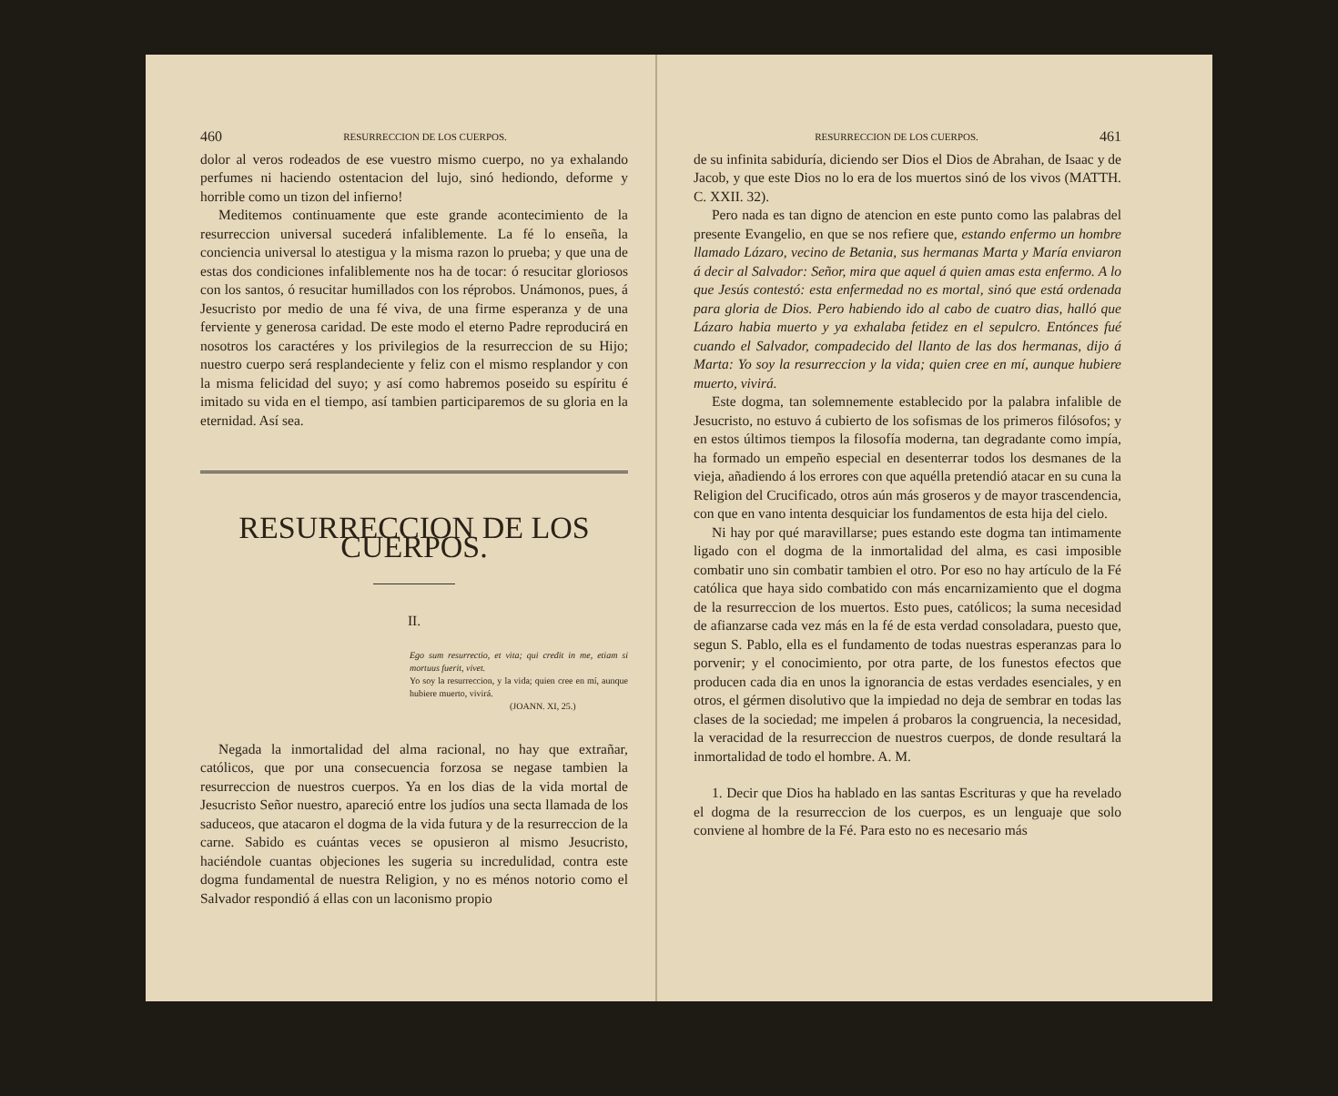460 RESURRECCION DE LOS CUERPOS.
dolor al veros rodeados de ese vuestro mismo cuerpo, no ya exhalando perfumes ni haciendo ostentacion del lujo, sinó hediondo, deforme y horrible como un tizon del infierno!
Meditemos continuamente que este grande acontecimiento de la resurreccion universal sucederá infaliblemente. La fé lo enseña, la conciencia universal lo atestigua y la misma razon lo prueba; y que una de estas dos condiciones infaliblemente nos ha de tocar: ó resucitar gloriosos con los santos, ó resucitar humillados con los réprobos. Unámonos, pues, á Jesucristo por medio de una fé viva, de una firme esperanza y de una ferviente y generosa caridad. De este modo el eterno Padre reproducirá en nosotros los caractéres y los privilegios de la resurreccion de su Hijo; nuestro cuerpo será resplandeciente y feliz con el mismo resplandor y con la misma felicidad del suyo; y así como habremos poseido su espíritu é imitado su vida en el tiempo, así tambien participaremos de su gloria en la eternidad. Así sea.
RESURRECCION DE LOS CUERPOS.
II.
Ego sum resurrectio, et vita; qui credit in me, etiam si mortuus fuerit, vivet.
Yo soy la resurreccion, y la vida; quien cree en mí, aunque hubiere muerto, vivirá.
(JOANN. XI, 25.)
Negada la inmortalidad del alma racional, no hay que extrañar, católicos, que por una consecuencia forzosa se negase tambien la resurreccion de nuestros cuerpos. Ya en los dias de la vida mortal de Jesucristo Señor nuestro, apareció entre los judíos una secta llamada de los saduceos, que atacaron el dogma de la vida futura y de la resurreccion de la carne. Sabido es cuántas veces se opusieron al mismo Jesucristo, haciéndole cuantas objeciones les sugeria su incredulidad, contra este dogma fundamental de nuestra Religion, y no es ménos notorio como el Salvador respondió á ellas con un laconismo propio
RESURRECCION DE LOS CUERPOS. 461
de su infinita sabiduría, diciendo ser Dios el Dios de Abrahan, de Isaac y de Jacob, y que este Dios no lo era de los muertos sinó de los vivos (MATTH. C. XXII. 32).
Pero nada es tan digno de atencion en este punto como las palabras del presente Evangelio, en que se nos refiere que, estando enfermo un hombre llamado Lázaro, vecino de Betania, sus hermanas Marta y María enviaron á decir al Salvador: Señor, mira que aquel á quien amas esta enfermo. A lo que Jesús contestó: esta enfermedad no es mortal, sinó que está ordenada para gloria de Dios. Pero habiendo ido al cabo de cuatro dias, halló que Lázaro habia muerto y ya exhalaba fetidez en el sepulcro. Entónces fué cuando el Salvador, compadecido del llanto de las dos hermanas, dijo á Marta: Yo soy la resurreccion y la vida; quien cree en mí, aunque hubiere muerto, vivirá.
Este dogma, tan solemnemente establecido por la palabra infalible de Jesucristo, no estuvo á cubierto de los sofismas de los primeros filósofos; y en estos últimos tiempos la filosofía moderna, tan degradante como impía, ha formado un empeño especial en desenterrar todos los desmanes de la vieja, añadiendo á los errores con que aquélla pretendió atacar en su cuna la Religion del Crucificado, otros aún más groseros y de mayor trascendencia, con que en vano intenta desquiciar los fundamentos de esta hija del cielo.
Ni hay por qué maravillarse; pues estando este dogma tan intimamente ligado con el dogma de la inmortalidad del alma, es casi imposible combatir uno sin combatir tambien el otro. Por eso no hay artículo de la Fé católica que haya sido combatido con más encarnizamiento que el dogma de la resurreccion de los muertos. Esto pues, católicos; la suma necesidad de afianzarse cada vez más en la fé de esta verdad consoladara, puesto que, segun S. Pablo, ella es el fundamento de todas nuestras esperanzas para lo porvenir; y el conocimiento, por otra parte, de los funestos efectos que producen cada dia en unos la ignorancia de estas verdades esenciales, y en otros, el gérmen disolutivo que la impiedad no deja de sembrar en todas las clases de la sociedad; me impelen á probaros la congruencia, la necesidad, la veracidad de la resurreccion de nuestros cuerpos, de donde resultará la inmortalidad de todo el hombre. A. M.
1. Decir que Dios ha hablado en las santas Escrituras y que ha revelado el dogma de la resurreccion de los cuerpos, es un lenguaje que solo conviene al hombre de la Fé. Para esto no es necesario más